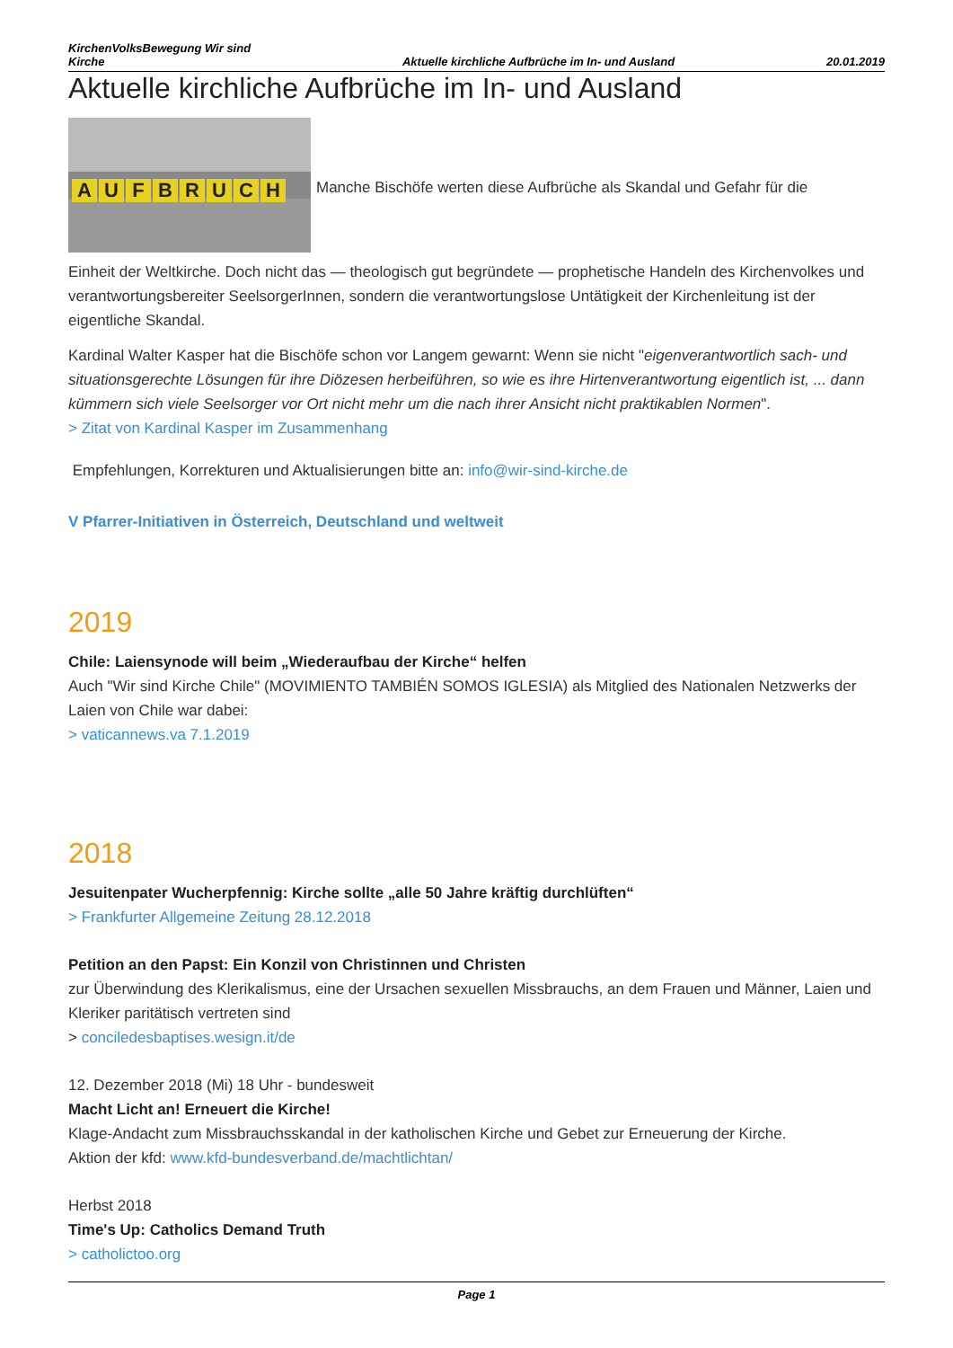KirchenVolksBewegung Wir sind
Kirche Aktuelle kirchliche Aufbrüche im In- und Ausland 20.01.2019
Aktuelle kirchliche Aufbrüche im In- und Ausland
AUFBRUCH
Manche Bischöfe werten diese Aufbrüche als Skandal und Gefahr für die
Einheit der Weltkirche. Doch nicht das — theologisch gut begründete — prophetische Handeln des Kirchenvolkes und verantwortungsbereiter SeelsorgerInnen, sondern die verantwortungslose Untätigkeit der Kirchenleitung ist der eigentliche Skandal.
Kardinal Walter Kasper hat die Bischöfe schon vor Langem gewarnt: Wenn sie nicht "eigenverantwortlich sach- und situationsgerechte Lösungen für ihre Diözesen herbeiführen, so wie es ihre Hirtenverantwortung eigentlich ist, ... dann kümmern sich viele Seelsorger vor Ort nicht mehr um die nach ihrer Ansicht nicht praktikablen Normen".
> Zitat von Kardinal Kasper im Zusammenhang
Empfehlungen, Korrekturen und Aktualisierungen bitte an: info@wir-sind-kirche.de
V Pfarrer-Initiativen in Österreich, Deutschland und weltweit
2019
Chile: Laiensynode will beim „Wiederaufbau der Kirche“ helfen
Auch "Wir sind Kirche Chile" (MOVIMIENTO TAMBIÉN SOMOS IGLESIA) als Mitglied des Nationalen Netzwerks der Laien von Chile war dabei:
> vaticannews.va 7.1.2019
2018
Jesuitenpater Wucherpfennig: Kirche sollte „alle 50 Jahre kräftig durchlüften“
> Frankfurter Allgemeine Zeitung 28.12.2018
Petition an den Papst: Ein Konzil von Christinnen und Christen
zur Überwindung des Klerikalismus, eine der Ursachen sexuellen Missbrauchs, an dem Frauen und Männer, Laien und Kleriker paritätisch vertreten sind
> conciledesbaptises.wesign.it/de
12. Dezember 2018 (Mi) 18 Uhr - bundesweit
Macht Licht an! Erneuert die Kirche!
Klage-Andacht zum Missbrauchsskandal in der katholischen Kirche und Gebet zur Erneuerung der Kirche.
Aktion der kfd: www.kfd-bundesverband.de/machtlichtan/
Herbst 2018
Time's Up: Catholics Demand Truth
> catholictoo.org
Page 1